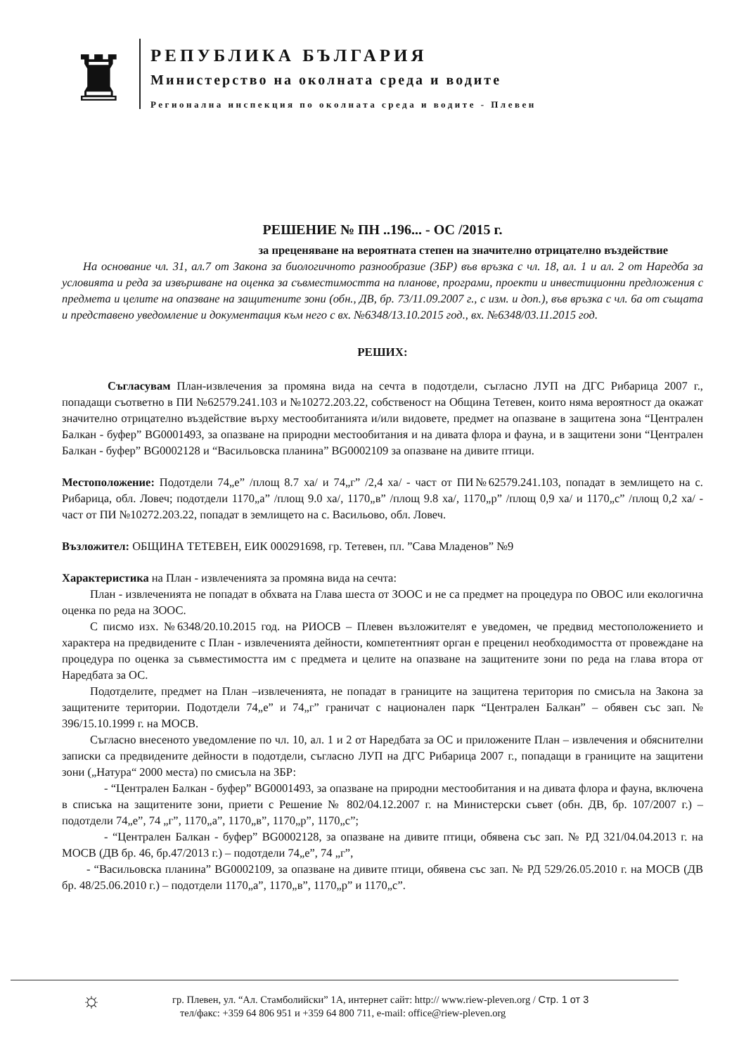♜
РЕПУБЛИКА БЪЛГАРИЯ
Министерство на околната среда и водите
Регионална инспекция по околната среда и водите - Плевен
РЕШЕНИЕ № ПН ..196... - ОС /2015 г.
за преценяване на вероятната степен на значително отрицателно въздействие
На основание чл. 31, ал.7 от Закона за биологичното разнообразие (ЗБР) във връзка с чл. 18, ал. 1 и ал. 2 от Наредба за условията и реда за извършване на оценка за съвместимостта на планове, програми, проекти и инвестиционни предложения с предмета и целите на опазване на защитените зони (обн., ДВ, бр. 73/11.09.2007 г., с изм. и доп.), във връзка с чл. 6а от същата и представено уведомление и документация към него с вх. №6348/13.10.2015 год., вх. №6348/03.11.2015 год.
РЕШИХ:
Съгласувам План-извлечения за промяна вида на сечта в подотдели, съгласно ЛУП на ДГС Рибарица 2007 г., попадащи съответно в ПИ №62579.241.103 и №10272.203.22, собственост на Община Тетевен, които няма вероятност да окажат значително отрицателно въздействие върху местообитанията и/или видовете, предмет на опазване в защитена зона “Централен Балкан - буфер” BG0001493, за опазване на природни местообитания и на дивата флора и фауна, и в защитени зони “Централен Балкан - буфер” BG0002128 и “Васильовска планина” BG0002109 за опазване на дивите птици.
Местоположение: Подотдели 74„е” /площ 8.7 ха/ и 74„г” /2,4 ха/ - част от ПИ№62579.241.103, попадат в землището на с. Рибарица, обл. Ловеч; подотдели 1170„а” /площ 9.0 ха/, 1170„в” /площ 9.8 ха/, 1170„р” /площ 0,9 ха/ и 1170„с” /площ 0,2 ха/ - част от ПИ №10272.203.22, попадат в землището на с. Васильово, обл. Ловеч.
Възложител: ОБЩИНА ТЕТЕВЕН, ЕИК 000291698, гр. Тетевен, пл. ”Сава Младенов” №9
Характеристика на План - извлеченията за промяна вида на сечта:
План - извлеченията не попадат в обхвата на Глава шеста от ЗООС и не са предмет на процедура по ОВОС или екологична оценка по реда на ЗООС.
С писмо изх. №6348/20.10.2015 год. на РИОСВ – Плевен възложителят е уведомен, че предвид местоположението и характера на предвидените с План - извлеченията дейности, компетентният орган е преценил необходимостта от провеждане на процедура по оценка за съвместимостта им с предмета и целите на опазване на защитените зони по реда на глава втора от Наредбата за ОС.
Подотделите, предмет на План –извлеченията, не попадат в границите на защитена територия по смисъла на Закона за защитените територии. Подотдели 74„е” и 74„г” граничат с национален парк “Централен Балкан” – обявен със зап. № 396/15.10.1999 г. на МОСВ.
Съгласно внесеното уведомление по чл. 10, ал. 1 и 2 от Наредбата за ОС и приложените План – извлечения и обяснителни записки са предвидените дейности в подотдели, съгласно ЛУП на ДГС Рибарица 2007 г., попадащи в границите на защитени зони („Натура“ 2000 места) по смисъла на ЗБР:
- “Централен Балкан - буфер” BG0001493, за опазване на природни местообитания и на дивата флора и фауна, включена в списъка на защитените зони, приети с Решение № 802/04.12.2007 г. на Министерски съвет (обн. ДВ, бр. 107/2007 г.) – подотдели 74„е”, 74 „г”, 1170„а”, 1170„в”, 1170„р”, 1170„с”;
- “Централен Балкан - буфер” BG0002128, за опазване на дивите птици, обявена със зап. № РД 321/04.04.2013 г. на МОСВ (ДВ бр. 46, бр.47/2013 г.) – подотдели 74„е”, 74 „г”,
- “Васильовска планина” BG0002109, за опазване на дивите птици, обявена със зап. № РД 529/26.05.2010 г. на МОСВ (ДВ бр. 48/25.06.2010 г.) – подотдели 1170„а”, 1170„в”, 1170„р” и 1170„с”.
☼
гр. Плевен, ул. “Ал. Стамболийски” 1А, интернет сайт: http:// www.riew-pleven.org / Стр. 1 от 3
тел/факс: +359 64 806 951 и +359 64 800 711, e-mail: office@riew-pleven.org